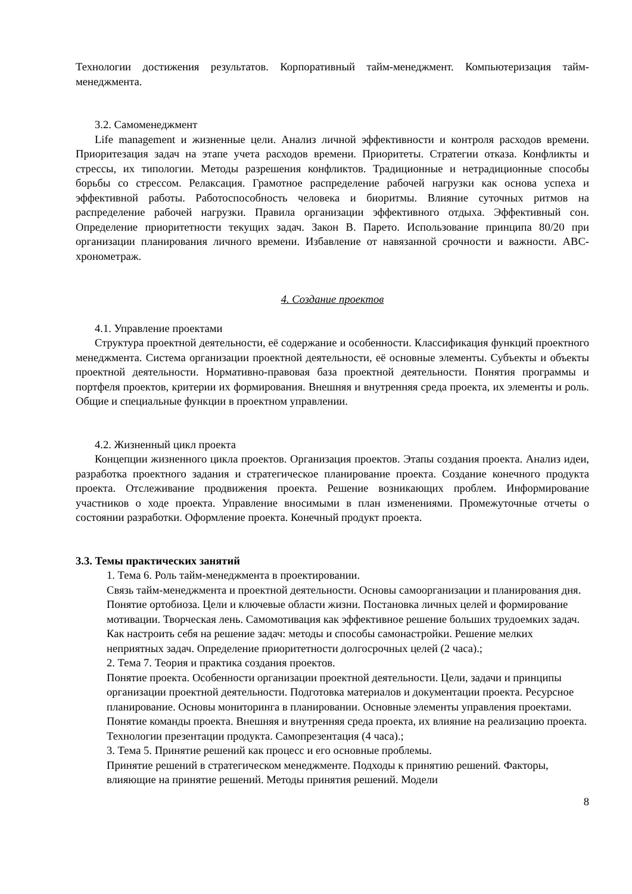Технологии достижения результатов. Корпоративный тайм-менеджмент. Компьютеризация тайм-менеджмента.
3.2. Самоменеджмент
Life management и жизненные цели. Анализ личной эффективности и контроля расходов времени. Приоритезация задач на этапе учета расходов времени. Приоритеты. Стратегии отказа. Конфликты и стрессы, их типологии. Методы разрешения конфликтов. Традиционные и нетрадиционные способы борьбы со стрессом. Релаксация. Грамотное распределение рабочей нагрузки как основа успеха и эффективной работы. Работоспособность человека и биоритмы. Влияние суточных ритмов на распределение рабочей нагрузки. Правила организации эффективного отдыха. Эффективный сон. Определение приоритетности текущих задач. Закон В. Парето. Использование принципа 80/20 при организации планирования личного времени. Избавление от навязанной срочности и важности. ABC-хронометраж.
4. Создание проектов
4.1. Управление проектами
Структура проектной деятельности, её содержание и особенности. Классификация функций проектного менеджмента. Система организации проектной деятельности, её основные элементы. Субъекты и объекты проектной деятельности. Нормативно-правовая база проектной деятельности. Понятия программы и портфеля проектов, критерии их формирования. Внешняя и внутренняя среда проекта, их элементы и роль. Общие и специальные функции в проектном управлении.
4.2. Жизненный цикл проекта
Концепции жизненного цикла проектов. Организация проектов. Этапы создания проекта. Анализ идеи, разработка проектного задания и стратегическое планирование проекта. Создание конечного продукта проекта. Отслеживание продвижения проекта. Решение возникающих проблем. Информирование участников о ходе проекта. Управление вносимыми в план изменениями. Промежуточные отчеты о состоянии разработки. Оформление проекта. Конечный продукт проекта.
3.3. Темы практических занятий
1. Тема 6. Роль тайм-менеджмента в проектировании.
Связь тайм-менеджмента и проектной деятельности. Основы самоорганизации и планирования дня. Понятие ортобиоза. Цели и ключевые области жизни. Постановка личных целей и формирование мотивации. Творческая лень. Самомотивация как эффективное решение больших трудоемких задач. Как настроить себя на решение задач: методы и способы самонастройки. Решение мелких неприятных задач. Определение приоритетности долгосрочных целей (2 часа).;
2. Тема 7. Теория и практика создания проектов.
Понятие проекта. Особенности организации проектной деятельности. Цели, задачи и принципы организации проектной деятельности. Подготовка материалов и документации проекта. Ресурсное планирование. Основы мониторинга в планировании. Основные элементы управления проектами. Понятие команды проекта. Внешняя и внутренняя среда проекта, их влияние на реализацию проекта. Технологии презентации продукта. Самопрезентация (4 часа).;
3. Тема 5. Принятие решений как процесс и его основные проблемы.
Принятие решений в стратегическом менеджменте. Подходы к принятию решений. Факторы, влияющие на принятие решений. Методы принятия решений. Модели
8